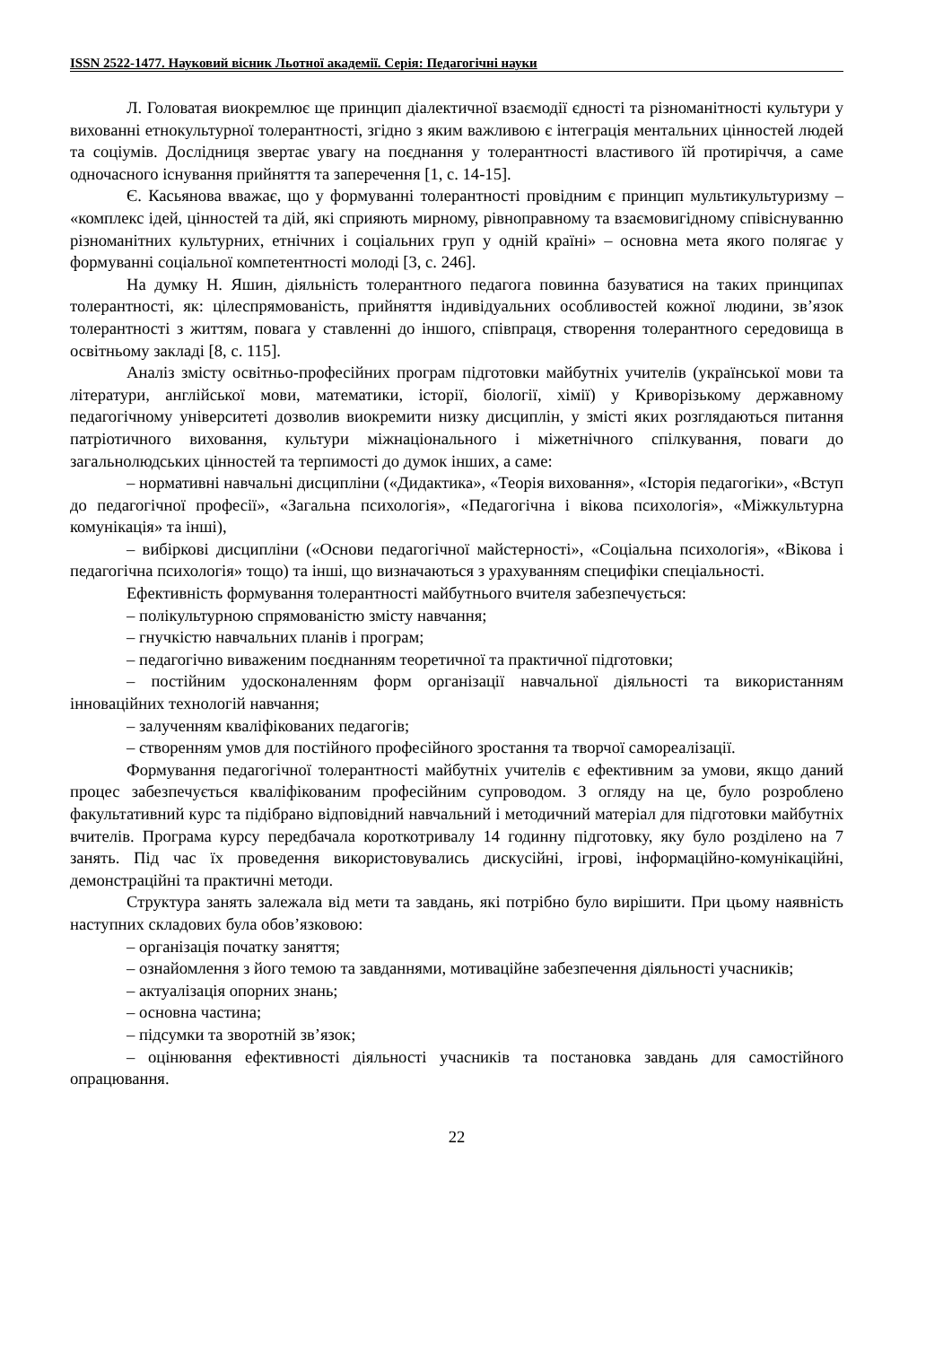ISSN 2522-1477. Науковий вісник Льотної академії. Серія: Педагогічні науки
Л. Головатая виокремлює ще принцип діалектичної взаємодії єдності та різноманітності культури у вихованні етнокультурної толерантності, згідно з яким важливою є інтеграція ментальних цінностей людей та соціумів. Дослідниця звертає увагу на поєднання у толерантності властивого їй протиріччя, а саме одночасного існування прийняття та заперечення [1, с. 14-15].
Є. Касьянова вважає, що у формуванні толерантності провідним є принцип мультикультуризму – «комплекс ідей, цінностей та дій, які сприяють мирному, рівноправному та взаємовигідному співіснуванню різноманітних культурних, етнічних і соціальних груп у одній країні» – основна мета якого полягає у формуванні соціальної компетентності молоді [3, с. 246].
На думку Н. Яшин, діяльність толерантного педагога повинна базуватися на таких принципах толерантності, як: цілеспрямованість, прийняття індивідуальних особливостей кожної людини, зв’язок толерантності з життям, повага у ставленні до іншого, співпраця, створення толерантного середовища в освітньому закладі [8, с. 115].
Аналіз змісту освітньо-професійних програм підготовки майбутніх учителів (української мови та літератури, англійської мови, математики, історії, біології, хімії) у Криворізькому державному педагогічному університеті дозволив виокремити низку дисциплін, у змісті яких розглядаються питання патріотичного виховання, культури міжнаціонального і міжетнічного спілкування, поваги до загальнолюдських цінностей та терпимості до думок інших, а саме:
– нормативні навчальні дисципліни («Дидактика», «Теорія виховання», «Історія педагогіки», «Вступ до педагогічної професії», «Загальна психологія», «Педагогічна і вікова психологія», «Міжкультурна комунікація» та інші),
– вибіркові дисципліни («Основи педагогічної майстерності», «Соціальна психологія», «Вікова і педагогічна психологія» тощо) та інші, що визначаються з урахуванням специфіки спеціальності.
Ефективність формування толерантності майбутнього вчителя забезпечується:
– полікультурною спрямованістю змісту навчання;
– гнучкістю навчальних планів і програм;
– педагогічно виваженим поєднанням теоретичної та практичної підготовки;
– постійним удосконаленням форм організації навчальної діяльності та використанням інноваційних технологій навчання;
– залученням кваліфікованих педагогів;
– створенням умов для постійного професійного зростання та творчої самореалізації.
Формування педагогічної толерантності майбутніх учителів є ефективним за умови, якщо даний процес забезпечується кваліфікованим професійним супроводом. З огляду на це, було розроблено факультативний курс та підібрано відповідний навчальний і методичний матеріал для підготовки майбутніх вчителів. Програма курсу передбачала короткотривалу 14 годинну підготовку, яку було розділено на 7 занять. Під час їх проведення використовувались дискусійні, ігрові, інформаційно-комунікаційні, демонстраційні та практичні методи.
Структура занять залежала від мети та завдань, які потрібно було вирішити. При цьому наявність наступних складових була обов’язковою:
– організація початку заняття;
– ознайомлення з його темою та завданнями, мотиваційне забезпечення діяльності учасників;
– актуалізація опорних знань;
– основна частина;
– підсумки та зворотній зв’язок;
– оцінювання ефективності діяльності учасників та постановка завдань для самостійного опрацювання.
22